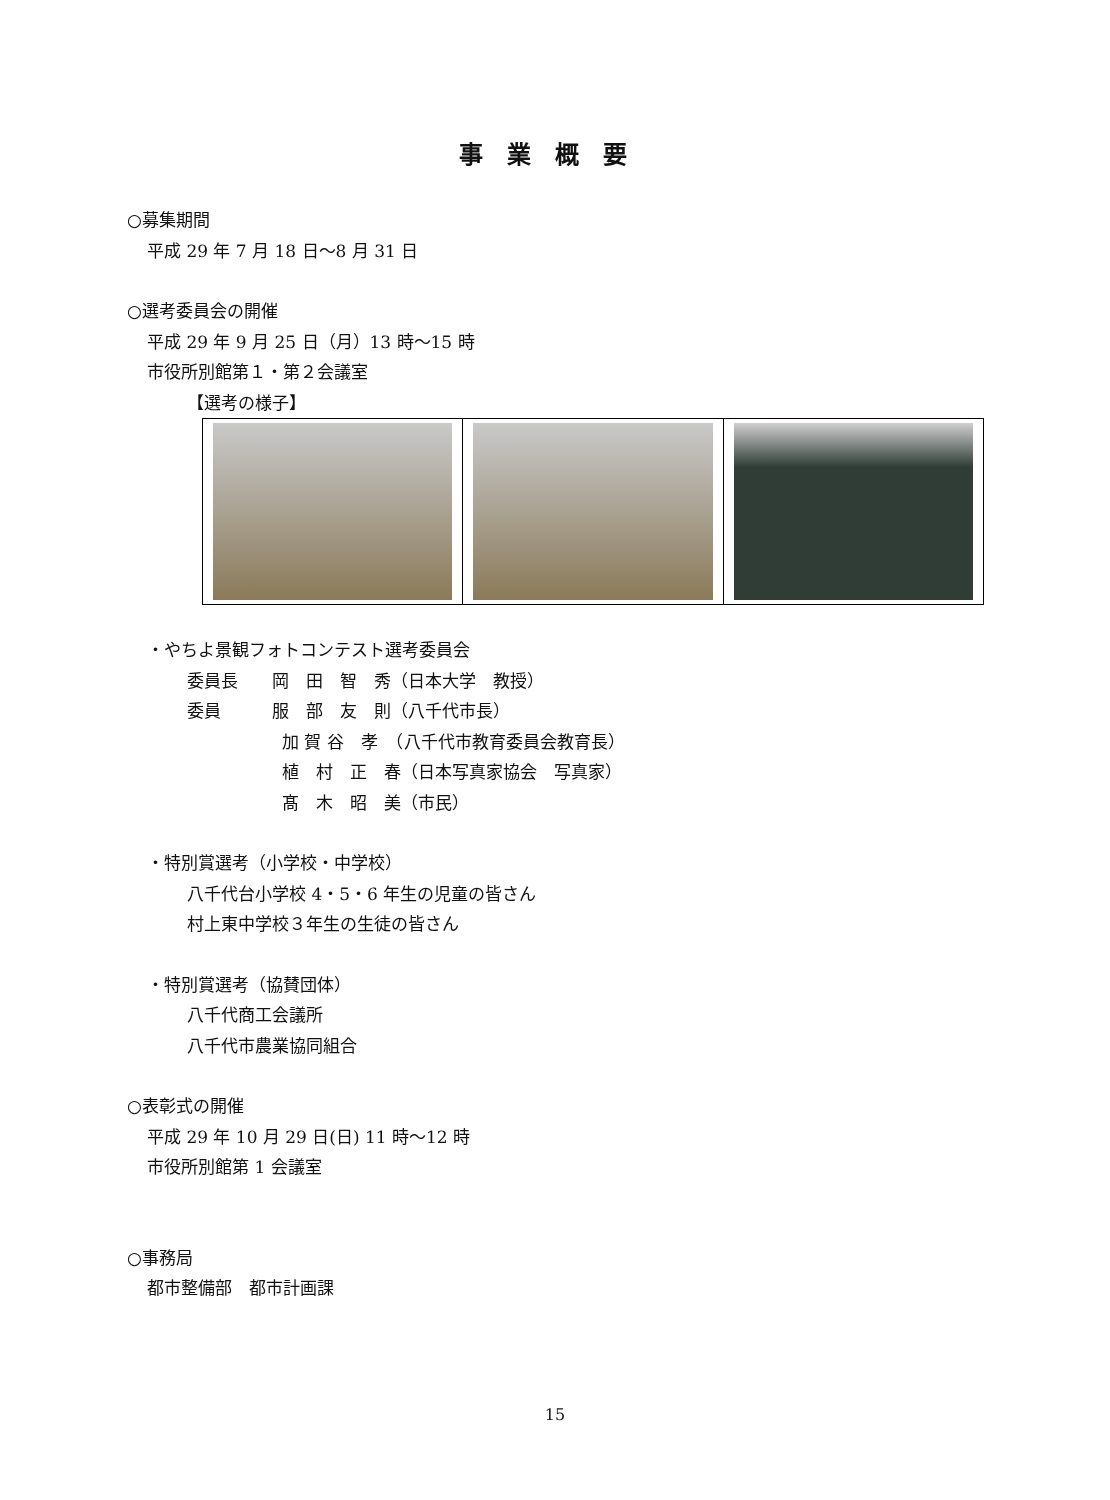事業概要
○募集期間
平成 29 年 7 月 18 日～8 月 31 日
○選考委員会の開催
平成 29 年 9 月 25 日（月）13 時～15 時
市役所別館第１・第２会議室
【選考の様子】
・やちよ景観フォトコンテスト選考委員会
委員長　　岡　田　智　秀（日本大学　教授）
委員　　　服　部　友　則（八千代市長）
加 賀 谷　孝　（八千代市教育委員会教育長）
植　村　正　春（日本写真家協会　写真家）
髙　木　昭　美（市民）
・特別賞選考（小学校・中学校）
八千代台小学校 4・5・6 年生の児童の皆さん
村上東中学校３年生の生徒の皆さん
・特別賞選考（協賛団体）
八千代商工会議所
八千代市農業協同組合
○表彰式の開催
平成 29 年 10 月 29 日(日) 11 時～12 時
市役所別館第 1 会議室
○事務局
都市整備部　都市計画課
15